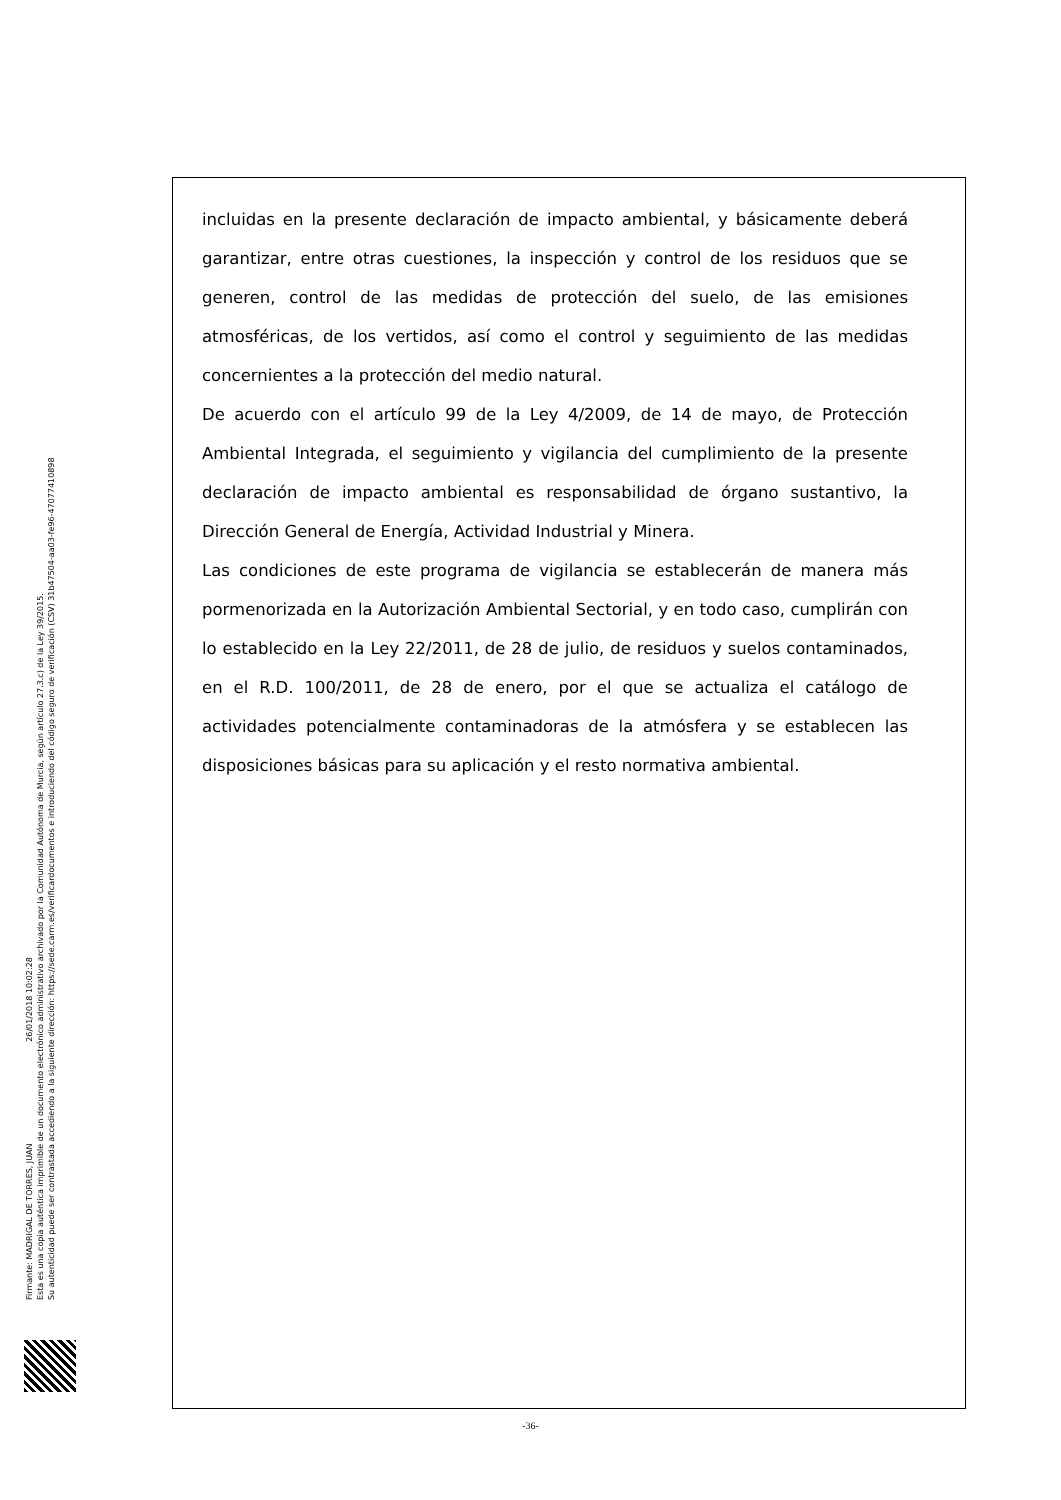Firmante: MADRIGAL DE TORRES, JUAN 26/01/2018 10:02:28
Esta es una copia auténtica imprimible de un documento electrónico administrativo archivado por la Comunidad Autónoma de Murcia, según artículo 27.3.c) de la Ley 39/2015.
Su autenticidad puede ser contrastada accediendo a la siguiente dirección: https://sede.carm.es/verificardocumentos e introduciendo del código seguro de verificación (CSV) 31b47504-aa03-fe96-47077410898
incluidas en la presente declaración de impacto ambiental, y básicamente deberá garantizar, entre otras cuestiones, la inspección y control de los residuos que se generen, control de las medidas de protección del suelo, de las emisiones atmosféricas, de los vertidos, así como el control y seguimiento de las medidas concernientes a la protección del medio natural.
De acuerdo con el artículo 99 de la Ley 4/2009, de 14 de mayo, de Protección Ambiental Integrada, el seguimiento y vigilancia del cumplimiento de la presente declaración de impacto ambiental es responsabilidad de órgano sustantivo, la Dirección General de Energía, Actividad Industrial y Minera.
Las condiciones de este programa de vigilancia se establecerán de manera más pormenorizada en la Autorización Ambiental Sectorial, y en todo caso, cumplirán con lo establecido en la Ley 22/2011, de 28 de julio, de residuos y suelos contaminados, en el R.D. 100/2011, de 28 de enero, por el que se actualiza el catálogo de actividades potencialmente contaminadoras de la atmósfera y se establecen las disposiciones básicas para su aplicación y el resto normativa ambiental.
-36-